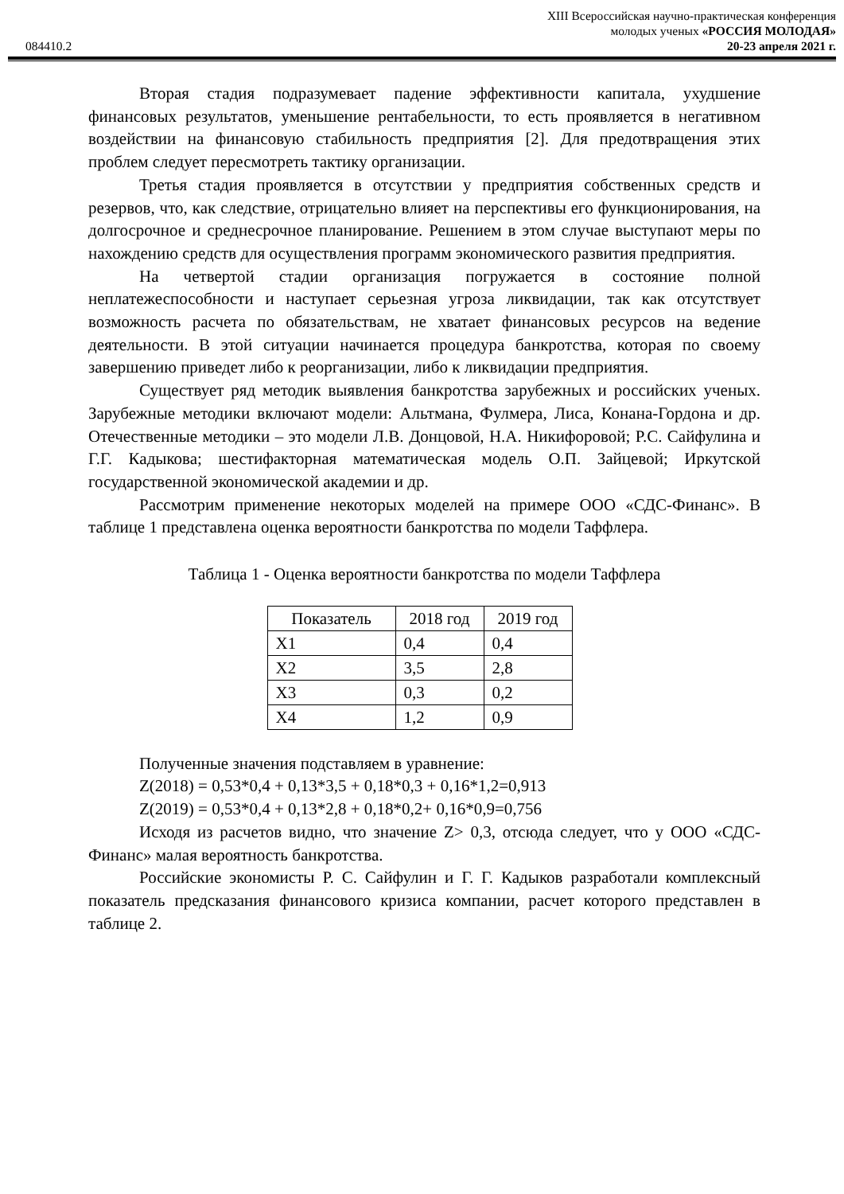084410.2
XIII Всероссийская научно-практическая конференция
молодых ученых «РОССИЯ МОЛОДАЯ»
20-23 апреля 2021 г.
Вторая стадия подразумевает падение эффективности капитала, ухудшение финансовых результатов, уменьшение рентабельности, то есть проявляется в негативном воздействии на финансовую стабильность предприятия [2]. Для предотвращения этих проблем следует пересмотреть тактику организации.
Третья стадия проявляется в отсутствии у предприятия собственных средств и резервов, что, как следствие, отрицательно влияет на перспективы его функционирования, на долгосрочное и среднесрочное планирование. Решением в этом случае выступают меры по нахождению средств для осуществления программ экономического развития предприятия.
На четвертой стадии организация погружается в состояние полной неплатежеспособности и наступает серьезная угроза ликвидации, так как отсутствует возможность расчета по обязательствам, не хватает финансовых ресурсов на ведение деятельности. В этой ситуации начинается процедура банкротства, которая по своему завершению приведет либо к реорганизации, либо к ликвидации предприятия.
Существует ряд методик выявления банкротства зарубежных и российских ученых. Зарубежные методики включают модели: Альтмана, Фулмера, Лиса, Конана-Гордона и др. Отечественные методики – это модели Л.В. Донцовой, Н.А. Никифоровой; Р.С. Сайфулина и Г.Г. Кадыкова; шестифакторная математическая модель О.П. Зайцевой; Иркутской государственной экономической академии и др.
Рассмотрим применение некоторых моделей на примере ООО «СДС-Финанс». В таблице 1 представлена оценка вероятности банкротства по модели Таффлера.
Таблица 1 - Оценка вероятности банкротства по модели Таффлера
| Показатель | 2018 год | 2019 год |
| --- | --- | --- |
| X1 | 0,4 | 0,4 |
| X2 | 3,5 | 2,8 |
| X3 | 0,3 | 0,2 |
| X4 | 1,2 | 0,9 |
Полученные значения подставляем в уравнение:
Z(2018) = 0,53*0,4 + 0,13*3,5 + 0,18*0,3 + 0,16*1,2=0,913
Z(2019) = 0,53*0,4 + 0,13*2,8 + 0,18*0,2+ 0,16*0,9=0,756
Исходя из расчетов видно, что значение Z> 0,3, отсюда следует, что у ООО «СДС-Финанс» малая вероятность банкротства.
Российские экономисты Р. С. Сайфулин и Г. Г. Кадыков разработали комплексный показатель предсказания финансового кризиса компании, расчет которого представлен в таблице 2.